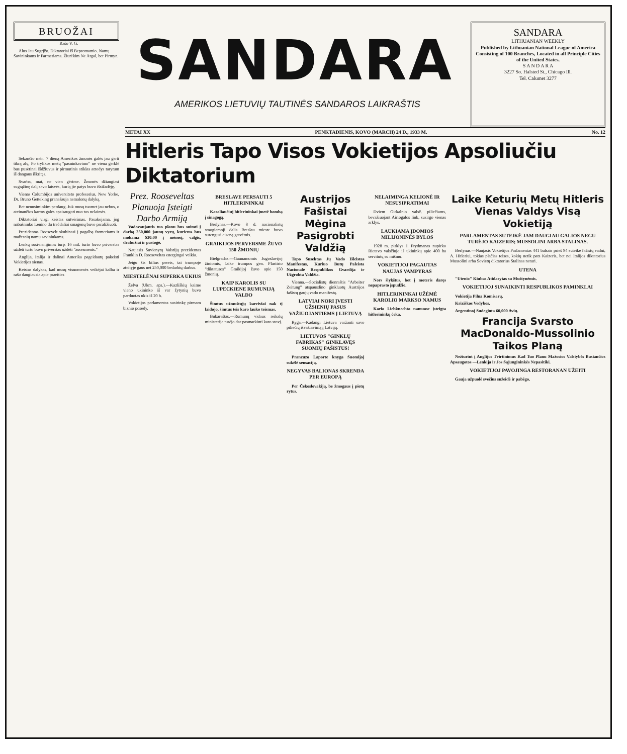BRUOŽAI
Rašo V. G.
Alus Jau Sugrįžo. Diktatoriai iš Beprotnamio. Namų Savininkams ir Farmeriams. Žiurėkim Ne Atgal, bet Pirmyn.
SANDARA
AMERIKOS LIETUVIŲ TAUTINĖS SANDAROS LAIKRAŠTIS
SANDARA
LITHUANIAN WEEKLY
Published by Lithuanian National League of America
Consisting of 100 Branches, Located in all Principle Cities of the United States.
S A N D A R A
3227 So. Halsted St., Chicago Ill.
Tel. Calumet 3277
METAI XX PENKTADIENIS, KOVO (MARCH) 24 D., 1933 M. No. 12
Hitleris Tapo Visos Vokietijos Apsoliučiu Diktatorium
Sekančio mėn. 7 dieną Amerikos žmonės galės jau gerti tikrą alų. Po trylikos metų "pasninkavimo" ne viena gerklė bus pusėtinai išdžiuvus ir pirmutinis stiklas atrodys tarytum iš dangaus iškritęs.
Svarba, mat, ne vien gėrime. Žmonės džiaugiasi sugrąžinę dalį savo laisvės, kurią jie patys buvo išsižadėję.
Vienas Columbijos universiteto profesorius, New Yorke, Dr. Bruno Getteking pranašauja nemalonų dalyką.
Bet nenusiminkim perdaug. Juk musų tuomet jau nebus, o ateinančios kartos galės apsisaugoti nuo tos nelaimės.
Diktatoriai visgi keistas sutvėrimas. Pasakojama, jog nabašninko Lenino du trečdaliai smagenų buvo paraližiuoti.
Prezidentas Roosevelt skubinasi į pagalbą farmeriams ir mažesnių namų savininkams.
Lenkų susivienijimas turįs 16 mil. turto buvo priverstas uždėti turto buvo priverstas uždėti "assesments."
Anglija, Italija ir dalinai Amerika pageidautų pakeisti Vokietijos sienas.
Keistas dalykas, kad musų visuomenės veikėjai kalba ir rašo daugiausia apie praeities
Prez. Rooseveltas Planuoja Įsteigti Darbo Armiją
Vadovaujantis tuo planu bus suimti į darbą 250,000 jaunų vyrų, kuriems bus mokama $30.00 į mėnesį, valgis, drabužiai ir pastogė.
Naujasis Suvienytų Valstijų prezidentas Franklin D. Rooseveltas energingai veikia.
Jeigu šis bilius pereis, tai trumpoje ateityje gaus net 250,000 bedarbių darbus.
MIESTELĖNAI SUPERKA UKIUS
Želva (Ukm. aps.).—Kazliškių kaime vieno ukininko iš var žytynių buvo parduotas ukis iš 20 h.
Vokietijos parlamentas susirinkę pirmam biznio posėdy.
BRESLAVE PERSAUTI 5 HITLERININKAI
Karaliaučiuj hitlerininkai įmetė bombą į sinagogą.
Berlynas.—Kovo 8 d. nacionalistų smogiamoji dalis Breslau mieste buvo surengusi eiseną gatvėmis.
GRAIKIJOS PERVERSME ŽUVO 150 ŽMONIŲ
Bielgradas.—Gaunamomis Jugoslavijoj žiniomis, laike trumpos gen. Plastirio "diktaturos" Graikijoj žuvo apie 150 žmonių.
KAIP KAROLIS SU LUPECKIENE RUMUNIJĄ VALDO
Šimtus užmuštųjų kareiviai nak tį laidojo, šimtus teis karo lauko teismas.
Bukareštas.—Rumunų vidaus reikalų ministerija turėjo dar pasmarkinti karo stovį.
Austrijos Fašistai Mėgina Pasigrobti Valdžią
Tapo Susektas Jų Vado Išleistas Manifestas, Kuriuo Butų Paleista Nacionalė Respublikos Gvardija ir Užgrobta Valdžia.
Vienna.—Socialistų dienraštis "Arbeiter Zeitung" atspausdino ginkluotų Austrijos fašistų gaujų vado manifestą.
LATVIAI NORI ĮVESTI UŽSIENIŲ PASUS VAŽIUOJANTIEMS Į LIETUVĄ
Ryga.—Kadangi Lietuva varžanti savo piliečių išvažiavimą į Latviją.
LIETUVOS "GINKLŲ FABRIKAS" GINKLAVĘS SUOMIŲ FAŠISTUS!
Prancuzo Laporte knyga Suomijoj sukėlė sensaciją.
NEGYVAS BALIONAS SKRENDA PER EUROPĄ
Per Čekoslovakiją, be žmogaus į pietų rytus.
NELAIMINGA KELIONĖ IR NESUSIPRATIMAI
Dviem Girkalnio valsč. piliečiams, bevažiuojant Airiogalos link, susirgo vienas arklys.
LAUKIAMA ĮDOMIOS MILIJONINĖS BYLOS
1928 m. pirklys J. Frydmanas nupirko Rietavo valsčiuje iš ukininkų apie 400 ha servitutų su mišmu.
VOKIETIJOJ PAGAUTAS NAUJAS VAMPYRAS
Nors šlykštus, bet į moteris daręs nepaprasto įspudžio.
HITLERININKAI UŽĖMĖ KAROLIO MARKSO NAMUS
Kario Liebknechto namuose įsteigta hitlerininkų čeka.
Laike Keturių Metų Hitleris Vienas Valdys Visą Vokietiją
PARLAMENTAS SUTEIKĖ JAM DAUGIAU GALIOS NEGU TURĖJO KAIZERIS; MUSSOLINI ARBA STALINAS.
Berlynas.—Naujasis Vokietijos Parlamentas 441 balsais prieš 94 suteikė fašistų vadui, A. Hitleriui, tokias plačias teises, kokių netik pats Kaizeris, bet nei Italijos diktatorius Mussolini arba Sovietų diktatorius Stalinas neturi.
UTENA
"Utenio" Kiubas Atidarytas su Muštynėmis.
VOKIETIJOJ SUNAIKINTI RESPUBLIKOS PAMINKLAI
Vokietija Pilna Komisarų.
Kriziškos Vedybos.
Argentinoj Sudeginta 60,000 Avių.
Francija Svarsto MacDonaldo-Mussolinio Taikos Planą
Nežiurint į Anglijos Tvirtinimus Kad Tuo Planu Mažosios Valstybės Busiančios Apsaugotos —Lenkija ir Jos Sąjungininkės Nepasitiki.
VOKIETIJOJ PAVOJINGA RESTORANAN UŽEITI
Gauja užpuolė svečius sužeidė ir pabėgo.